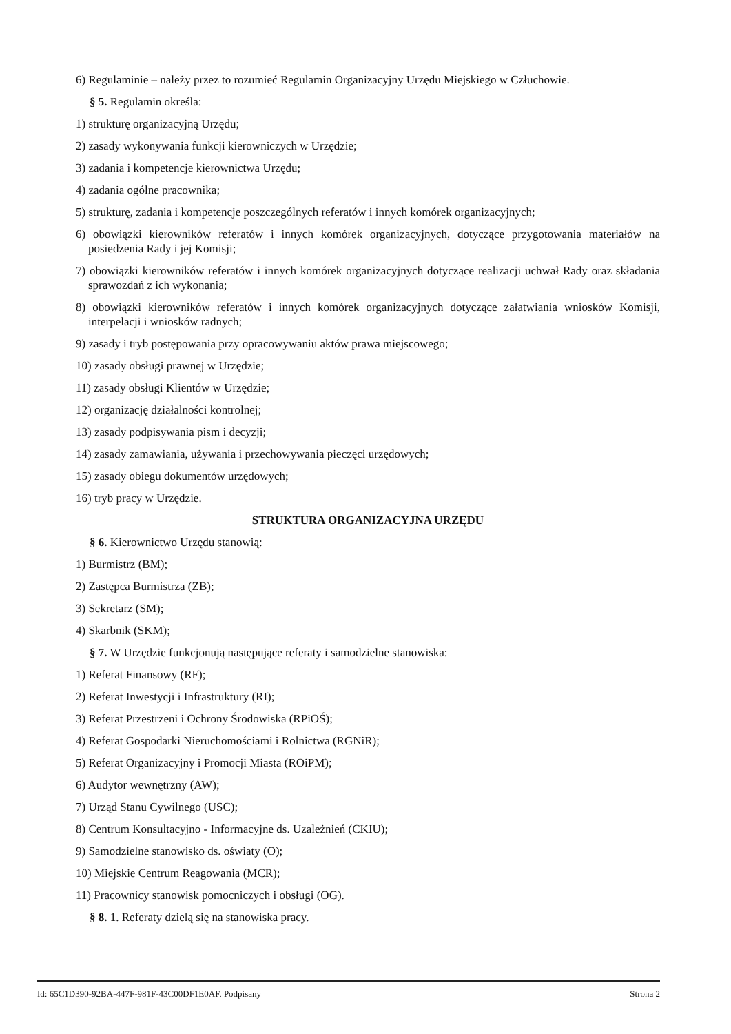6) Regulaminie – należy przez to rozumieć Regulamin Organizacyjny Urzędu Miejskiego w Człuchowie.
§ 5. Regulamin określa:
1) strukturę organizacyjną Urzędu;
2) zasady wykonywania funkcji kierowniczych w Urzędzie;
3) zadania i kompetencje kierownictwa Urzędu;
4) zadania ogólne pracownika;
5) strukturę, zadania i kompetencje poszczególnych referatów i innych komórek organizacyjnych;
6) obowiązki kierowników referatów i innych komórek organizacyjnych, dotyczące przygotowania materiałów na posiedzenia Rady i jej Komisji;
7) obowiązki kierowników referatów i innych komórek organizacyjnych dotyczące realizacji uchwał Rady oraz składania sprawozdań z ich wykonania;
8) obowiązki kierowników referatów i innych komórek organizacyjnych dotyczące załatwiania wniosków Komisji, interpelacji i wniosków radnych;
9) zasady i tryb postępowania przy opracowywaniu aktów prawa miejscowego;
10) zasady obsługi prawnej w Urzędzie;
11) zasady obsługi Klientów w Urzędzie;
12) organizację działalności kontrolnej;
13) zasady podpisywania pism i decyzji;
14) zasady zamawiania, używania i przechowywania pieczęci urzędowych;
15) zasady obiegu dokumentów urzędowych;
16) tryb pracy w Urzędzie.
STRUKTURA ORGANIZACYJNA URZĘDU
§ 6. Kierownictwo Urzędu stanowią:
1) Burmistrz (BM);
2) Zastępca Burmistrza (ZB);
3) Sekretarz (SM);
4) Skarbnik (SKM);
§ 7. W Urzędzie funkcjonują następujące referaty i samodzielne stanowiska:
1) Referat Finansowy (RF);
2) Referat Inwestycji i Infrastruktury (RI);
3) Referat Przestrzeni i Ochrony Środowiska (RPiOŚ);
4) Referat Gospodarki Nieruchomościami i Rolnictwa (RGNiR);
5) Referat Organizacyjny i Promocji Miasta (ROiPM);
6) Audytor wewnętrzny (AW);
7) Urząd Stanu Cywilnego (USC);
8) Centrum Konsultacyjno - Informacyjne ds. Uzależnień (CKIU);
9) Samodzielne stanowisko ds. oświaty (O);
10) Miejskie Centrum Reagowania (MCR);
11) Pracownicy stanowisk pomocniczych i obsługi (OG).
§ 8. 1. Referaty dzielą się na stanowiska pracy.
Id: 65C1D390-92BA-447F-981F-43C00DF1E0AF. Podpisany Strona 2